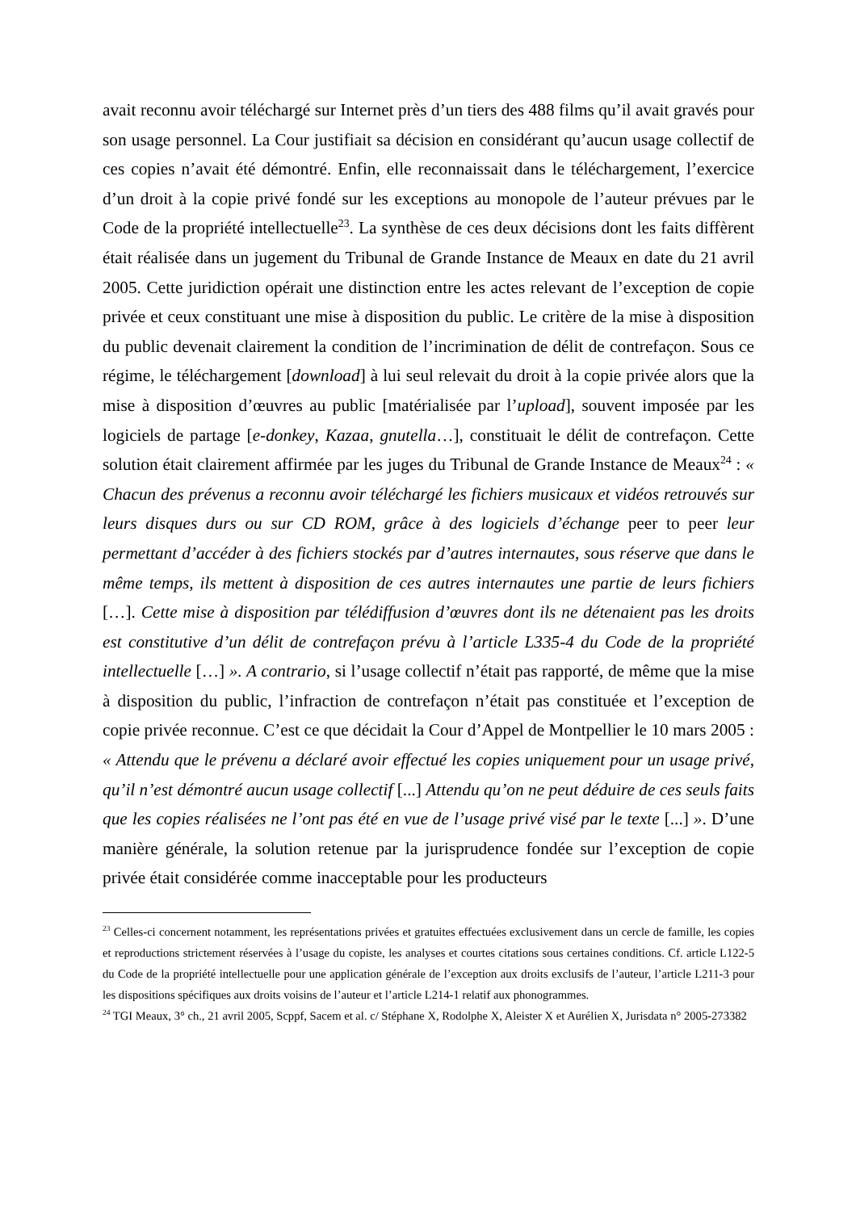avait reconnu avoir téléchargé sur Internet près d’un tiers des 488 films qu’il avait gravés pour son usage personnel. La Cour justifiait sa décision en considérant qu’aucun usage collectif de ces copies n’avait été démontré. Enfin, elle reconnaissait dans le téléchargement, l’exercice d’un droit à la copie privé fondé sur les exceptions au monopole de l’auteur prévues par le Code de la propriété intellectuelle<sup>23</sup>. La synthèse de ces deux décisions dont les faits diffèrent était réalisée dans un jugement du Tribunal de Grande Instance de Meaux en date du 21 avril 2005. Cette juridiction opérait une distinction entre les actes relevant de l’exception de copie privée et ceux constituant une mise à disposition du public. Le critère de la mise à disposition du public devenait clairement la condition de l’incrimination de délit de contrefaçon. Sous ce régime, le téléchargement [download] à lui seul relevait du droit à la copie privée alors que la mise à disposition d’œuvres au public [matérialisée par l’upload], souvent imposée par les logiciels de partage [e-donkey, Kazaa, gnutella…], constituait le délit de contrefaçon. Cette solution était clairement affirmée par les juges du Tribunal de Grande Instance de Meaux<sup>24</sup> : « Chacun des prévenus a reconnu avoir téléchargé les fichiers musicaux et vidéos retrouvés sur leurs disques durs ou sur CD ROM, grâce à des logiciels d’échange peer to peer leur permettant d’accéder à des fichiers stockés par d’autres internautes, sous réserve que dans le même temps, ils mettent à disposition de ces autres internautes une partie de leurs fichiers […]. Cette mise à disposition par télédiffusion d’œuvres dont ils ne détenaient pas les droits est constitutive d’un délit de contrefaçon prévu à l’article L335-4 du Code de la propriété intellectuelle […] ». A contrario, si l’usage collectif n’était pas rapporté, de même que la mise à disposition du public, l’infraction de contrefaçon n’était pas constituée et l’exception de copie privée reconnue. C’est ce que décidait la Cour d’Appel de Montpellier le 10 mars 2005 : « Attendu que le prévenu a déclaré avoir effectué les copies uniquement pour un usage privé, qu’il n’est démontré aucun usage collectif [...] Attendu qu’on ne peut déduire de ces seuls faits que les copies réalisées ne l’ont pas été en vue de l’usage privé visé par le texte [...] ». D’une manière générale, la solution retenue par la jurisprudence fondée sur l’exception de copie privée était considérée comme inacceptable pour les producteurs
<sup>23</sup> Celles-ci concernent notamment, les représentations privées et gratuites effectuées exclusivement dans un cercle de famille, les copies et reproductions strictement réservées à l’usage du copiste, les analyses et courtes citations sous certaines conditions. Cf. article L122-5 du Code de la propriété intellectuelle pour une application générale de l’exception aux droits exclusifs de l’auteur, l’article L211-3 pour les dispositions spécifiques aux droits voisins de l’auteur et l’article L214-1 relatif aux phonogrammes.
<sup>24</sup> TGI Meaux, 3° ch., 21 avril 2005, Scppf, Sacem et al. c/ Stéphane X, Rodolphe X, Aleister X et Aurélien X, Jurisdata n° 2005-273382